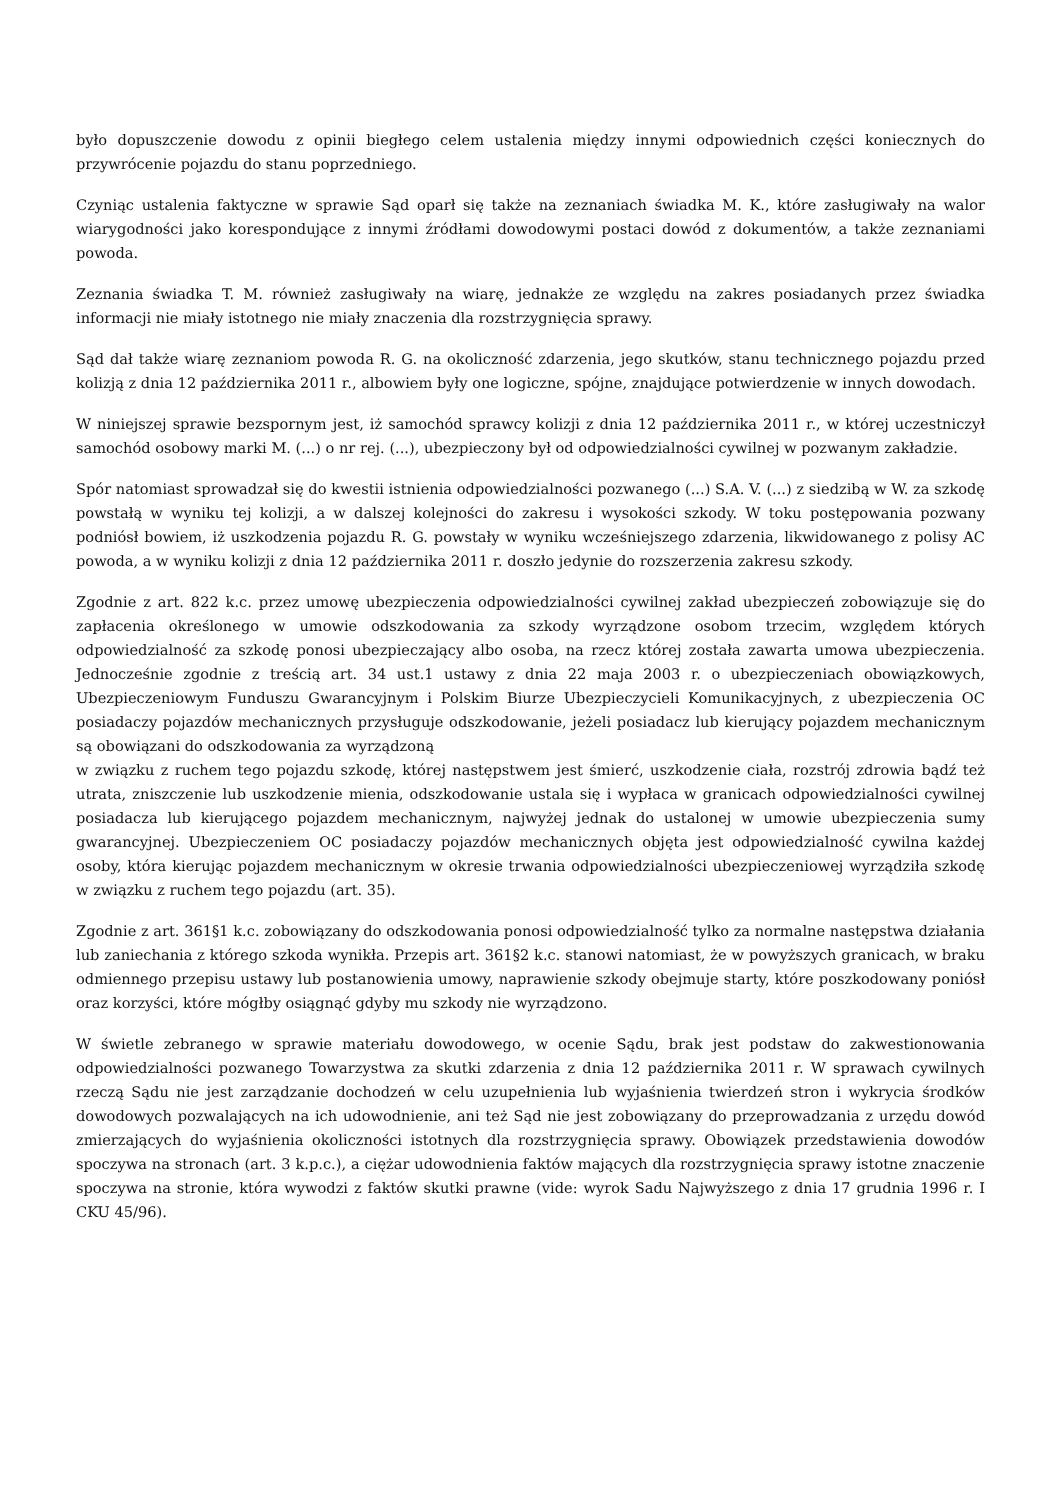było dopuszczenie dowodu z opinii biegłego celem ustalenia między innymi odpowiednich części koniecznych do przywrócenie pojazdu do stanu poprzedniego.
Czyniąc ustalenia faktyczne w sprawie Sąd oparł się także na zeznaniach świadka M. K., które zasługiwały na walor wiarygodności jako korespondujące z innymi źródłami dowodowymi postaci dowód z dokumentów, a także zeznaniami powoda.
Zeznania świadka T. M. również zasługiwały na wiarę, jednakże ze względu na zakres posiadanych przez świadka informacji nie miały istotnego nie miały znaczenia dla rozstrzygnięcia sprawy.
Sąd dał także wiarę zeznaniom powoda R. G. na okoliczność zdarzenia, jego skutków, stanu technicznego pojazdu przed kolizją z dnia 12 października 2011 r., albowiem były one logiczne, spójne, znajdujące potwierdzenie w innych dowodach.
W niniejszej sprawie bezspornym jest, iż samochód sprawcy kolizji z dnia 12 października 2011 r., w której uczestniczył samochód osobowy marki M. (...) o nr rej. (...), ubezpieczony był od odpowiedzialności cywilnej w pozwanym zakładzie.
Spór natomiast sprowadzał się do kwestii istnienia odpowiedzialności pozwanego (...) S.A. V. (...) z siedzibą w W. za szkodę powstałą w wyniku tej kolizji, a w dalszej kolejności do zakresu i wysokości szkody. W toku postępowania pozwany podniósł bowiem, iż uszkodzenia pojazdu R. G. powstały w wyniku wcześniejszego zdarzenia, likwidowanego z polisy AC powoda, a w wyniku kolizji z dnia 12 października 2011 r. doszło jedynie do rozszerzenia zakresu szkody.
Zgodnie z art. 822 k.c. przez umowę ubezpieczenia odpowiedzialności cywilnej zakład ubezpieczeń zobowiązuje się do zapłacenia określonego w umowie odszkodowania za szkody wyrządzone osobom trzecim, względem których odpowiedzialność za szkodę ponosi ubezpieczający albo osoba, na rzecz której została zawarta umowa ubezpieczenia. Jednocześnie zgodnie z treścią art. 34 ust.1 ustawy z dnia 22 maja 2003 r. o ubezpieczeniach obowiązkowych, Ubezpieczeniowym Funduszu Gwarancyjnym i Polskim Biurze Ubezpieczycieli Komunikacyjnych, z ubezpieczenia OC posiadaczy pojazdów mechanicznych przysługuje odszkodowanie, jeżeli posiadacz lub kierujący pojazdem mechanicznym są obowiązani do odszkodowania za wyrządzoną
w związku z ruchem tego pojazdu szkodę, której następstwem jest śmierć, uszkodzenie ciała, rozstrój zdrowia bądź też utrata, zniszczenie lub uszkodzenie mienia, odszkodowanie ustala się i wypłaca w granicach odpowiedzialności cywilnej posiadacza lub kierującego pojazdem mechanicznym, najwyżej jednak do ustalonej w umowie ubezpieczenia sumy gwarancyjnej. Ubezpieczeniem OC posiadaczy pojazdów mechanicznych objęta jest odpowiedzialność cywilna każdej osoby, która kierując pojazdem mechanicznym w okresie trwania odpowiedzialności ubezpieczeniowej wyrządziła szkodę w związku z ruchem tego pojazdu (art. 35).
Zgodnie z art. 361§1 k.c. zobowiązany do odszkodowania ponosi odpowiedzialność tylko za normalne następstwa działania lub zaniechania z którego szkoda wynikła. Przepis art. 361§2 k.c. stanowi natomiast, że w powyższych granicach, w braku odmiennego przepisu ustawy lub postanowienia umowy, naprawienie szkody obejmuje starty, które poszkodowany poniósł oraz korzyści, które mógłby osiągnąć gdyby mu szkody nie wyrządzono.
W świetle zebranego w sprawie materiału dowodowego, w ocenie Sądu, brak jest podstaw do zakwestionowania odpowiedzialności pozwanego Towarzystwa za skutki zdarzenia z dnia 12 października 2011 r. W sprawach cywilnych rzeczą Sądu nie jest zarządzanie dochodzeń w celu uzupełnienia lub wyjaśnienia twierdzeń stron i wykrycia środków dowodowych pozwalających na ich udowodnienie, ani też Sąd nie jest zobowiązany do przeprowadzania z urzędu dowód zmierzających do wyjaśnienia okoliczności istotnych dla rozstrzygnięcia sprawy. Obowiązek przedstawienia dowodów spoczywa na stronach (art. 3 k.p.c.), a ciężar udowodnienia faktów mających dla rozstrzygnięcia sprawy istotne znaczenie spoczywa na stronie, która wywodzi z faktów skutki prawne (vide: wyrok Sadu Najwyższego z dnia 17 grudnia 1996 r. I CKU 45/96).